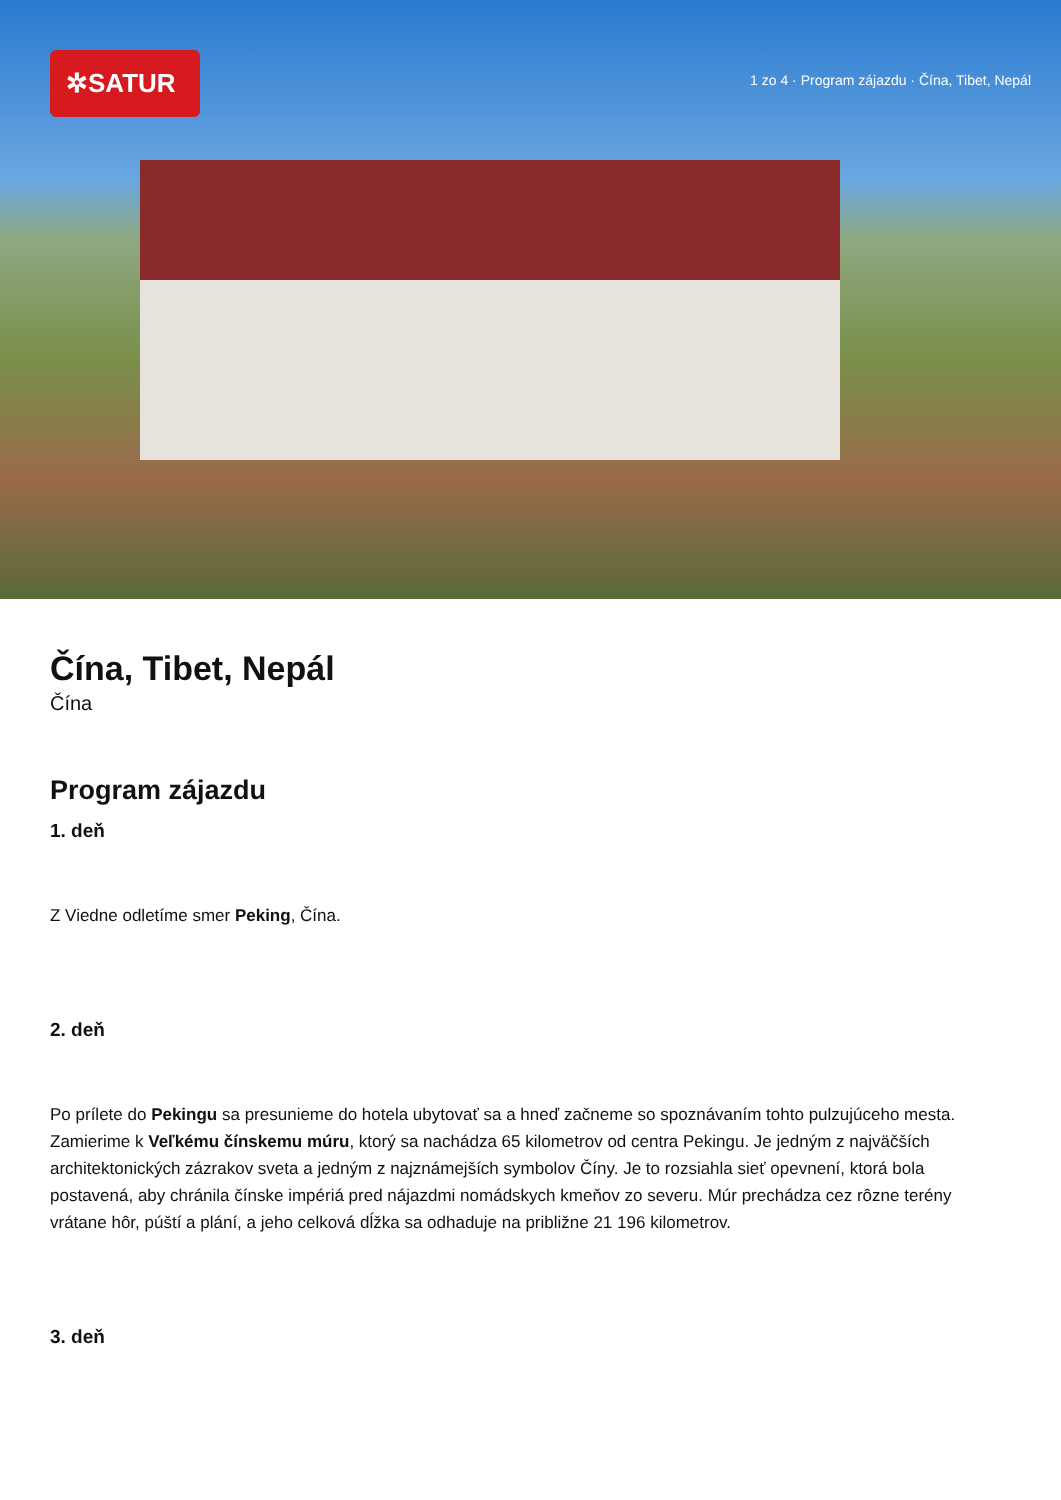✲SATUR
1 zo 4 · Program zájazdu · Čína, Tibet, Nepál
Čína, Tibet, Nepál
Čína
Program zájazdu
1. deň
Z Viedne odletíme smer Peking, Čína.
2. deň
Po prílete do Pekingu sa presunieme do hotela ubytovať sa a hneď začneme so spoznávaním tohto pulzujúceho mesta. Zamierime k Veľkému čínskemu múru, ktorý sa nachádza 65 kilometrov od centra Pekingu. Je jedným z najväčších architektonických zázrakov sveta a jedným z najznámejších symbolov Číny. Je to rozsiahla sieť opevnení, ktorá bola postavená, aby chránila čínske impériá pred nájazdmi nomádskych kmeňov zo severu. Múr prechádza cez rôzne terény vrátane hôr, púští a plání, a jeho celková dĺžka sa odhaduje na približne 21 196 kilometrov.
3. deň